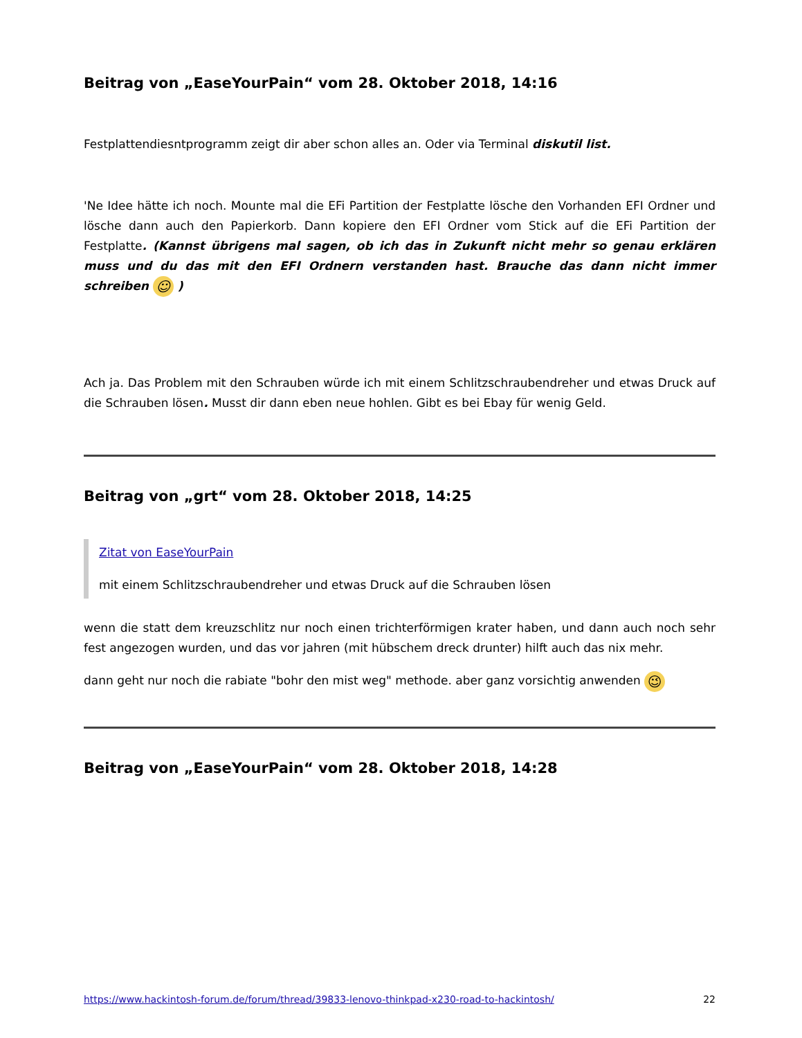Beitrag von „EaseYourPain“ vom 28. Oktober 2018, 14:16
Festplattendiesntprogramm zeigt dir aber schon alles an. Oder via Terminal diskutil list.
'Ne Idee hätte ich noch. Mounte mal die EFi Partition der Festplatte lösche den Vorhanden EFI Ordner und lösche dann auch den Papierkorb. Dann kopiere den EFI Ordner vom Stick auf die EFi Partition der Festplatte. (Kannst übrigens mal sagen, ob ich das in Zukunft nicht mehr so genau erklären muss und du das mit den EFI Ordnern verstanden hast. Brauche das dann nicht immer schreiben ☺ )
Ach ja. Das Problem mit den Schrauben würde ich mit einem Schlitzschraubendreher und etwas Druck auf die Schrauben lösen. Musst dir dann eben neue hohlen. Gibt es bei Ebay für wenig Geld.
Beitrag von „grt“ vom 28. Oktober 2018, 14:25
Zitat von EaseYourPain
mit einem Schlitzschraubendreher und etwas Druck auf die Schrauben lösen
wenn die statt dem kreuzschlitz nur noch einen trichterförmigen krater haben, und dann auch noch sehr fest angezogen wurden, und das vor jahren (mit hübschem dreck drunter) hilft auch das nix mehr.
dann geht nur noch die rabiate "bohr den mist weg" methode. aber ganz vorsichtig anwenden 😉
Beitrag von „EaseYourPain“ vom 28. Oktober 2018, 14:28
https://www.hackintosh-forum.de/forum/thread/39833-lenovo-thinkpad-x230-road-to-hackintosh/ 22